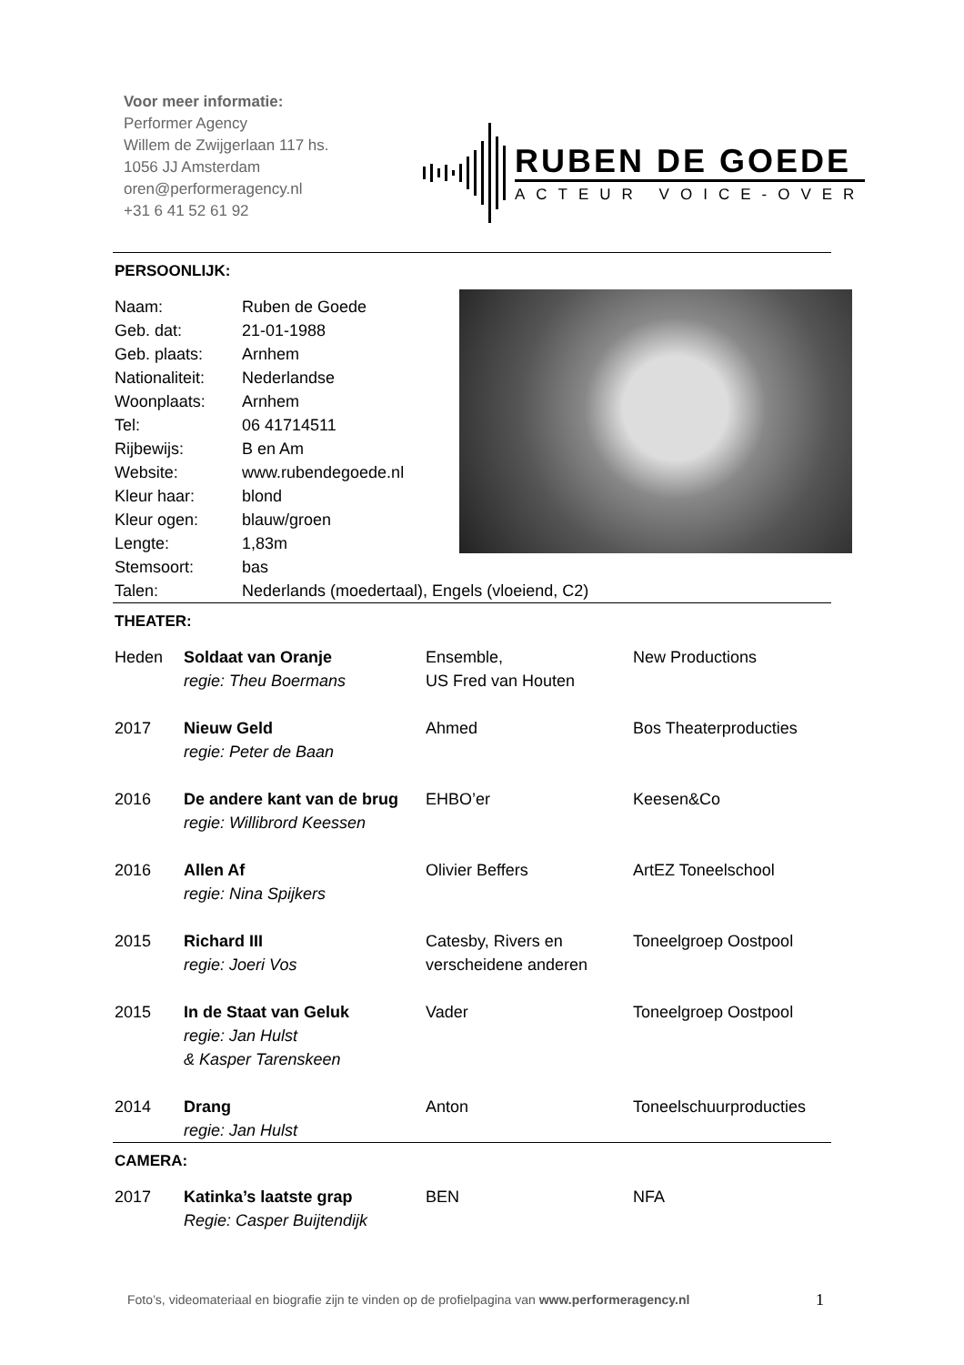Voor meer informatie:
Performer Agency
Willem de Zwijgerlaan 117 hs.
1056 JJ Amsterdam
oren@performeragency.nl
+31 6 41 52 61 92
RUBEN DE GOEDE
ACTEUR VOICE-OVER
PERSOONLIJK:
| Naam: | Ruben de Goede |
| Geb. dat: | 21-01-1988 |
| Geb. plaats: | Arnhem |
| Nationaliteit: | Nederlandse |
| Woonplaats: | Arnhem |
| Tel: | 06 41714511 |
| Rijbewijs: | B en Am |
| Website: | www.rubendegoede.nl |
| Kleur haar: | blond |
| Kleur ogen: | blauw/groen |
| Lengte: | 1,83m |
| Stemsoort: | bas |
| Talen: | Nederlands (moedertaal), Engels (vloeiend, C2) |
THEATER:
| Heden | Soldaat van Oranje regie: Theu Boermans | Ensemble, US Fred van Houten | New Productions |
| 2017 | Nieuw Geld regie: Peter de Baan | Ahmed | Bos Theaterproducties |
| 2016 | De andere kant van de brug regie: Willibrord Keessen | EHBO’er | Keesen&Co |
| 2016 | Allen Af regie: Nina Spijkers | Olivier Beffers | ArtEZ Toneelschool |
| 2015 | Richard III regie: Joeri Vos | Catesby, Rivers en verscheidene anderen | Toneelgroep Oostpool |
| 2015 | In de Staat van Geluk regie: Jan Hulst & Kasper Tarenskeen | Vader | Toneelgroep Oostpool |
| 2014 | Drang regie: Jan Hulst | Anton | Toneelschuurproducties |
CAMERA:
| 2017 | Katinka’s laatste grap Regie: Casper Buijtendijk | BEN | NFA |
Foto’s, videomateriaal en biografie zijn te vinden op de profielpagina van www.performeragency.nl
1